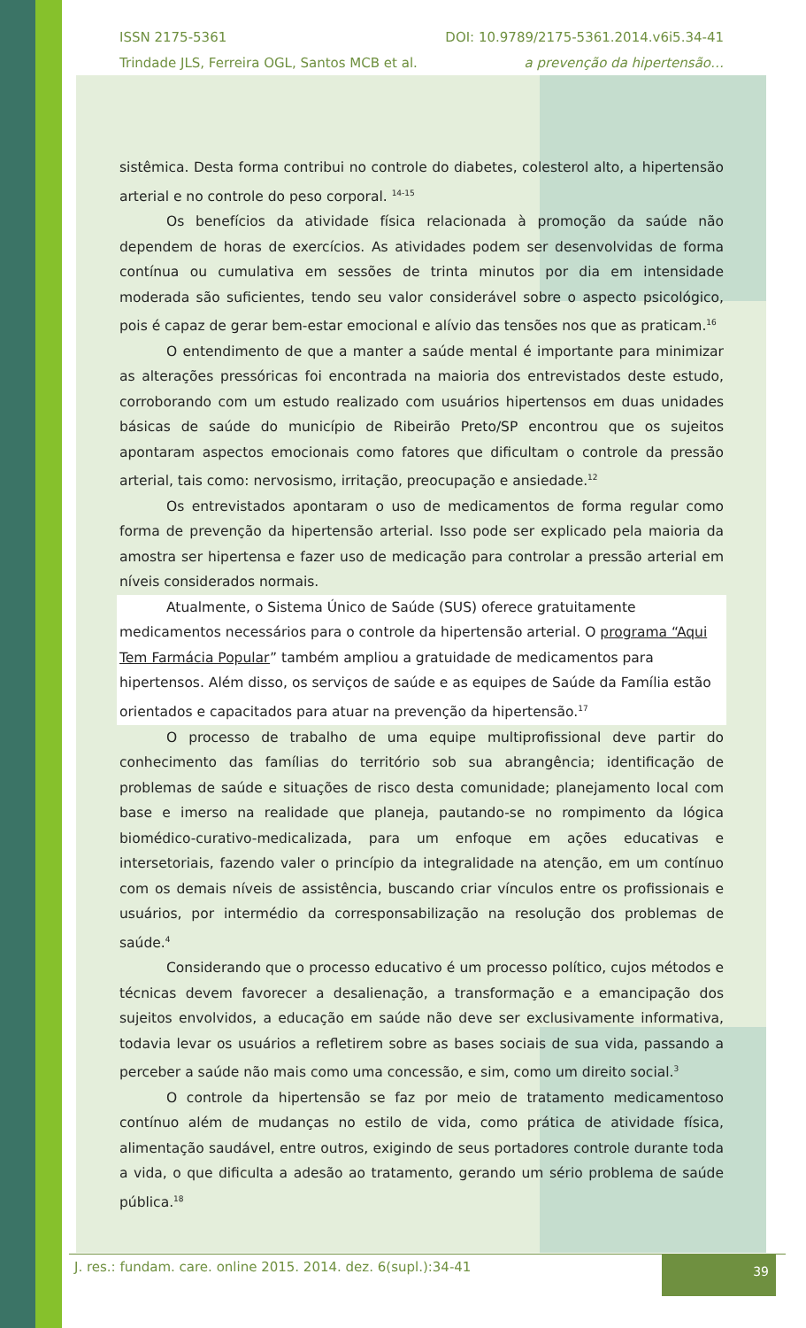ISSN 2175-5361 DOI: 10.9789/2175-5361.2014.v6i5.34-41
Trindade JLS, Ferreira OGL, Santos MCB et al. a prevenção da hipertensão…
sistêmica. Desta forma contribui no controle do diabetes, colesterol alto, a hipertensão arterial e no controle do peso corporal. <sup>14-15</sup>
Os benefícios da atividade física relacionada à promoção da saúde não dependem de horas de exercícios. As atividades podem ser desenvolvidas de forma contínua ou cumulativa em sessões de trinta minutos por dia em intensidade moderada são suficientes, tendo seu valor considerável sobre o aspecto psicológico, pois é capaz de gerar bem-estar emocional e alívio das tensões nos que as praticam.<sup>16</sup>
O entendimento de que a manter a saúde mental é importante para minimizar as alterações pressóricas foi encontrada na maioria dos entrevistados deste estudo, corroborando com um estudo realizado com usuários hipertensos em duas unidades básicas de saúde do município de Ribeirão Preto/SP encontrou que os sujeitos apontaram aspectos emocionais como fatores que dificultam o controle da pressão arterial, tais como: nervosismo, irritação, preocupação e ansiedade.<sup>12</sup>
Os entrevistados apontaram o uso de medicamentos de forma regular como forma de prevenção da hipertensão arterial. Isso pode ser explicado pela maioria da amostra ser hipertensa e fazer uso de medicação para controlar a pressão arterial em níveis considerados normais.
Atualmente, o Sistema Único de Saúde (SUS) oferece gratuitamente medicamentos necessários para o controle da hipertensão arterial. O programa “Aqui Tem Farmácia Popular” também ampliou a gratuidade de medicamentos para hipertensos. Além disso, os serviços de saúde e as equipes de Saúde da Família estão orientados e capacitados para atuar na prevenção da hipertensão.<sup>17</sup>
O processo de trabalho de uma equipe multiprofissional deve partir do conhecimento das famílias do território sob sua abrangência; identificação de problemas de saúde e situações de risco desta comunidade; planejamento local com base e imerso na realidade que planeja, pautando-se no rompimento da lógica biomédico-curativo-medicalizada, para um enfoque em ações educativas e intersetoriais, fazendo valer o princípio da integralidade na atenção, em um contínuo com os demais níveis de assistência, buscando criar vínculos entre os profissionais e usuários, por intermédio da corresponsabilização na resolução dos problemas de saúde.<sup>4</sup>
Considerando que o processo educativo é um processo político, cujos métodos e técnicas devem favorecer a desalienação, a transformação e a emancipação dos sujeitos envolvidos, a educação em saúde não deve ser exclusivamente informativa, todavia levar os usuários a refletirem sobre as bases sociais de sua vida, passando a perceber a saúde não mais como uma concessão, e sim, como um direito social.<sup>3</sup>
O controle da hipertensão se faz por meio de tratamento medicamentoso contínuo além de mudanças no estilo de vida, como prática de atividade física, alimentação saudável, entre outros, exigindo de seus portadores controle durante toda a vida, o que dificulta a adesão ao tratamento, gerando um sério problema de saúde pública.<sup>18</sup>
J. res.: fundam. care. online 2015. 2014. dez. 6(supl.):34-41 39